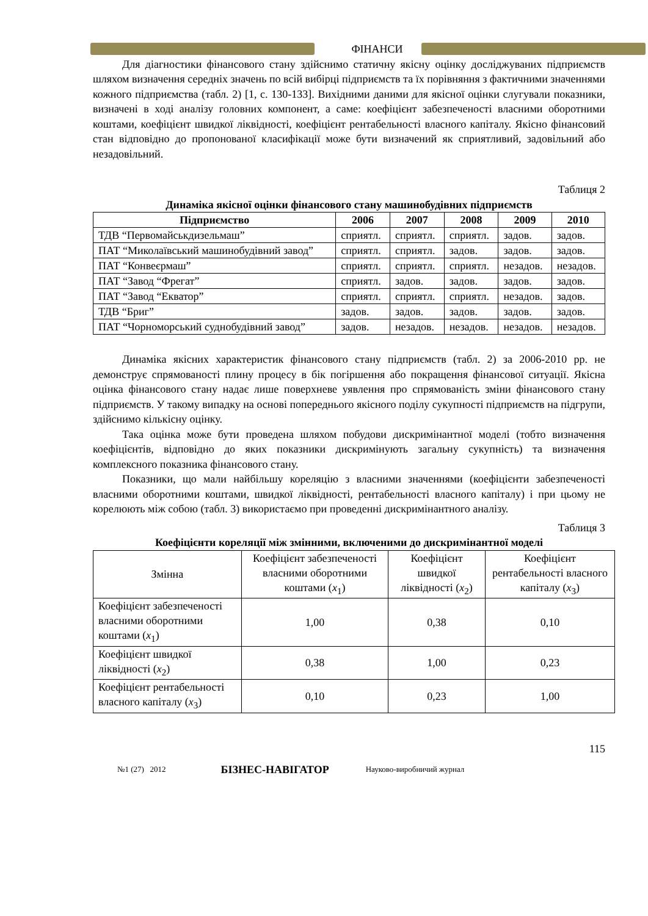ФІНАНСИ
Для діагностики фінансового стану здійснимо статичну якісну оцінку досліджуваних підприємств шляхом визначення середніх значень по всій вибірці підприємств та їх порівняння з фактичними значеннями кожного підприємства (табл. 2) [1, с. 130-133]. Вихідними даними для якісної оцінки слугували показники, визначені в ході аналізу головних компонент, а саме: коефіцієнт забезпеченості власними оборотними коштами, коефіцієнт швидкої ліквідності, коефіцієнт рентабельності власного капіталу. Якісно фінансовий стан відповідно до пропонованої класифікації може бути визначений як сприятливий, задовільний або незадовільний.
Таблиця 2
Динаміка якісної оцінки фінансового стану машинобудівних підприємств
| Підприємство | 2006 | 2007 | 2008 | 2009 | 2010 |
| --- | --- | --- | --- | --- | --- |
| ТДВ “Первомайськдизельмаш” | сприятл. | сприятл. | сприятл. | задов. | задов. |
| ПАТ “Миколаївський машинобудівний завод” | сприятл. | сприятл. | задов. | задов. | задов. |
| ПАТ “Конвеєрмаш” | сприятл. | сприятл. | сприятл. | незадов. | незадов. |
| ПАТ “Завод “Фрегат” | сприятл. | задов. | задов. | задов. | задов. |
| ПАТ “Завод “Екватор” | сприятл. | сприятл. | сприятл. | незадов. | задов. |
| ТДВ “Бриг” | задов. | задов. | задов. | задов. | задов. |
| ПАТ “Чорноморський суднобудівний завод” | задов. | незадов. | незадов. | незадов. | незадов. |
Динаміка якісних характеристик фінансового стану підприємств (табл. 2) за 2006-2010 рр. не демонструє спрямованості плину процесу в бік погіршення або покращення фінансової ситуації. Якісна оцінка фінансового стану надає лише поверхневе уявлення про спрямованість зміни фінансового стану підприємств. У такому випадку на основі попереднього якісного поділу сукупності підприємств на підгрупи, здійснимо кількісну оцінку.
Така оцінка може бути проведена шляхом побудови дискримінантної моделі (тобто визначення коефіцієнтів, відповідно до яких показники дискримінують загальну сукупність) та визначення комплексного показника фінансового стану.
Показники, що мали найбільшу кореляцію з власними значеннями (коефіцієнти забезпеченості власними оборотними коштами, швидкої ліквідності, рентабельності власного капіталу) і при цьому не корелюють між собою (табл. 3) використаємо при проведенні дискримінантного аналізу.
Таблиця 3
Коефіцієнти кореляції між змінними, включеними до дискримінантної моделі
| Змінна | Коефіцієнт забезпеченості власними оборотними коштами ( x<sub>1</sub>) | Коефіцієнт швидкої ліквідності ( x<sub>2</sub>) | Коефіцієнт рентабельності власного капіталу ( x<sub>3</sub>) |
| Коефіцієнт забезпеченості власними оборотними коштами ( x<sub>1</sub>) | 1,00 | 0,38 | 0,10 |
| Коефіцієнт швидкої ліквідності ( x<sub>2</sub>) | 0,38 | 1,00 | 0,23 |
| Коефіцієнт рентабельності власного капіталу ( x<sub>3</sub>) | 0,10 | 0,23 | 1,00 |
115
№1 (27) 2012 БІЗНЕС-НАВІГАТОР Науково-виробничий журнал